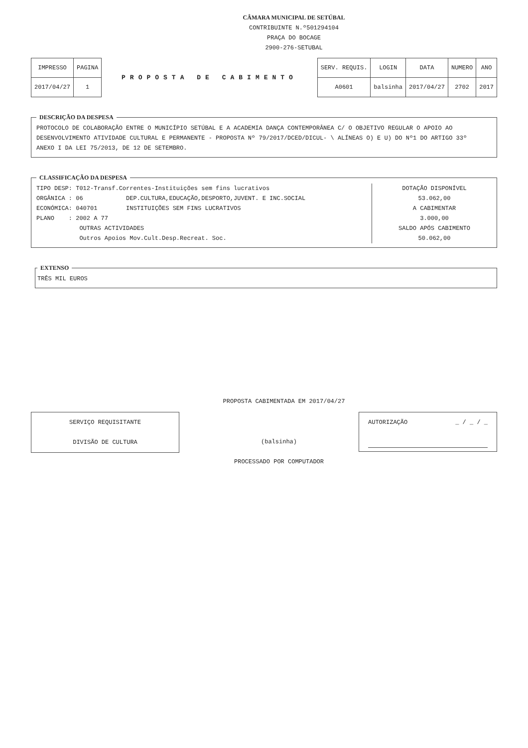CÂMARA MUNICIPAL DE SETÚBAL
CONTRIBUINTE N.º501294104
PRAÇA DO BOCAGE
2900-276-SETUBAL
| IMPRESSO | PAGINA |
| 2017/04/27 | 1 |
PROPOSTA DE CABIMENTO
| SERV. REQUIS. | LOGIN | DATA | NUMERO | ANO |
| A0601 | balsinha | 2017/04/27 | 2702 | 2017 |
DESCRIÇÃO DA DESPESA PROTOCOLO DE COLABORAÇÃO ENTRE O MUNICÍPIO SETÚBAL E A ACADEMIA DANÇA CONTEMPORÂNEA C/ O OBJETIVO REGULAR O APOIO AO
DESENVOLVIMENTO ATIVIDADE CULTURAL E PERMANENTE - PROPOSTA Nº 79/2017/DCED/DICUL- \ ALÍNEAS O) E U) DO Nº1 DO ARTIGO 33º
ANEXO I DA LEI 75/2013, DE 12 DE SETEMBRO. CLASSIFICAÇÃO DA DESPESA
TIPO DESP: T012-Transf.Correntes-Instituições sem fins lucrativos
ORGÂNICA : 06 DEP.CULTURA,EDUCAÇÃO,DESPORTO,JUVENT. E INC.SOCIAL
ECONÓMICA: 040701 INSTITUIÇÕES SEM FINS LUCRATIVOS
PLANO : 2002 A 77
OUTRAS ACTIVIDADES
Outros Apoios Mov.Cult.Desp.Recreat. Soc.
DOTAÇÃO DISPONÍVEL
53.062,00
A CABIMENTAR
3.000,00
SALDO APÓS CABIMENTO
50.062,00
EXTENSO TRÊS MIL EUROS
PROPOSTA CABIMENTADA EM 2017/04/27
SERVIÇO REQUISITANTE
DIVISÃO DE CULTURA
(balsinha)
PROCESSADO POR COMPUTADOR
AUTORIZAÇÃO _ / _ / _